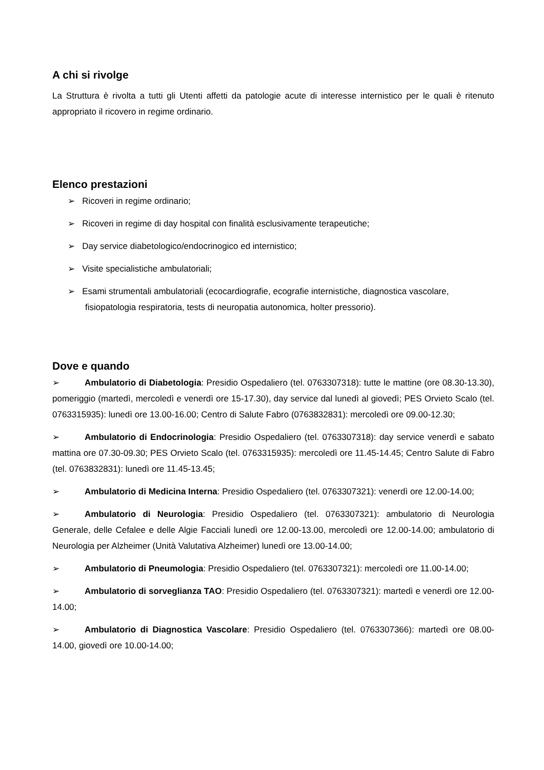A chi si rivolge
La Struttura è rivolta a tutti gli Utenti affetti da patologie acute di interesse internistico per le quali è ritenuto appropriato il ricovero in regime ordinario.
Elenco prestazioni
➢ Ricoveri in regime ordinario;
➢ Ricoveri in regime di day hospital con finalità esclusivamente terapeutiche;
➢ Day service diabetologico/endocrinogico ed internistico;
➢ Visite specialistiche ambulatoriali;
➢ Esami strumentali ambulatoriali (ecocardiografie, ecografie internistiche, diagnostica vascolare, fisiopatologia respiratoria, tests di neuropatia autonomica, holter pressorio).
Dove e quando
➢ Ambulatorio di Diabetologia: Presidio Ospedaliero (tel. 0763307318): tutte le mattine (ore 08.30-13.30), pomeriggio (martedì, mercoledì e venerdì ore 15-17.30), day service dal lunedì al giovedì; PES Orvieto Scalo (tel. 0763315935): lunedì ore 13.00-16.00; Centro di Salute Fabro (0763832831): mercoledì ore 09.00-12.30;
➢ Ambulatorio di Endocrinologia: Presidio Ospedaliero (tel. 0763307318): day service venerdì e sabato mattina ore 07.30-09.30; PES Orvieto Scalo (tel. 0763315935): mercoledì ore 11.45-14.45; Centro Salute di Fabro (tel. 0763832831): lunedì ore 11.45-13.45;
➢ Ambulatorio di Medicina Interna: Presidio Ospedaliero (tel. 0763307321): venerdì ore 12.00-14.00;
➢ Ambulatorio di Neurologia: Presidio Ospedaliero (tel. 0763307321): ambulatorio di Neurologia Generale, delle Cefalee e delle Algie Facciali lunedì ore 12.00-13.00, mercoledì ore 12.00-14.00; ambulatorio di Neurologia per Alzheimer (Unità Valutativa Alzheimer) lunedì ore 13.00-14.00;
➢ Ambulatorio di Pneumologia: Presidio Ospedaliero (tel. 0763307321): mercoledì ore 11.00-14.00;
➢ Ambulatorio di sorveglianza TAO: Presidio Ospedaliero (tel. 0763307321): martedì e venerdì ore 12.00-14.00;
➢ Ambulatorio di Diagnostica Vascolare: Presidio Ospedaliero (tel. 0763307366): martedì ore 08.00-14.00, giovedì ore 10.00-14.00;